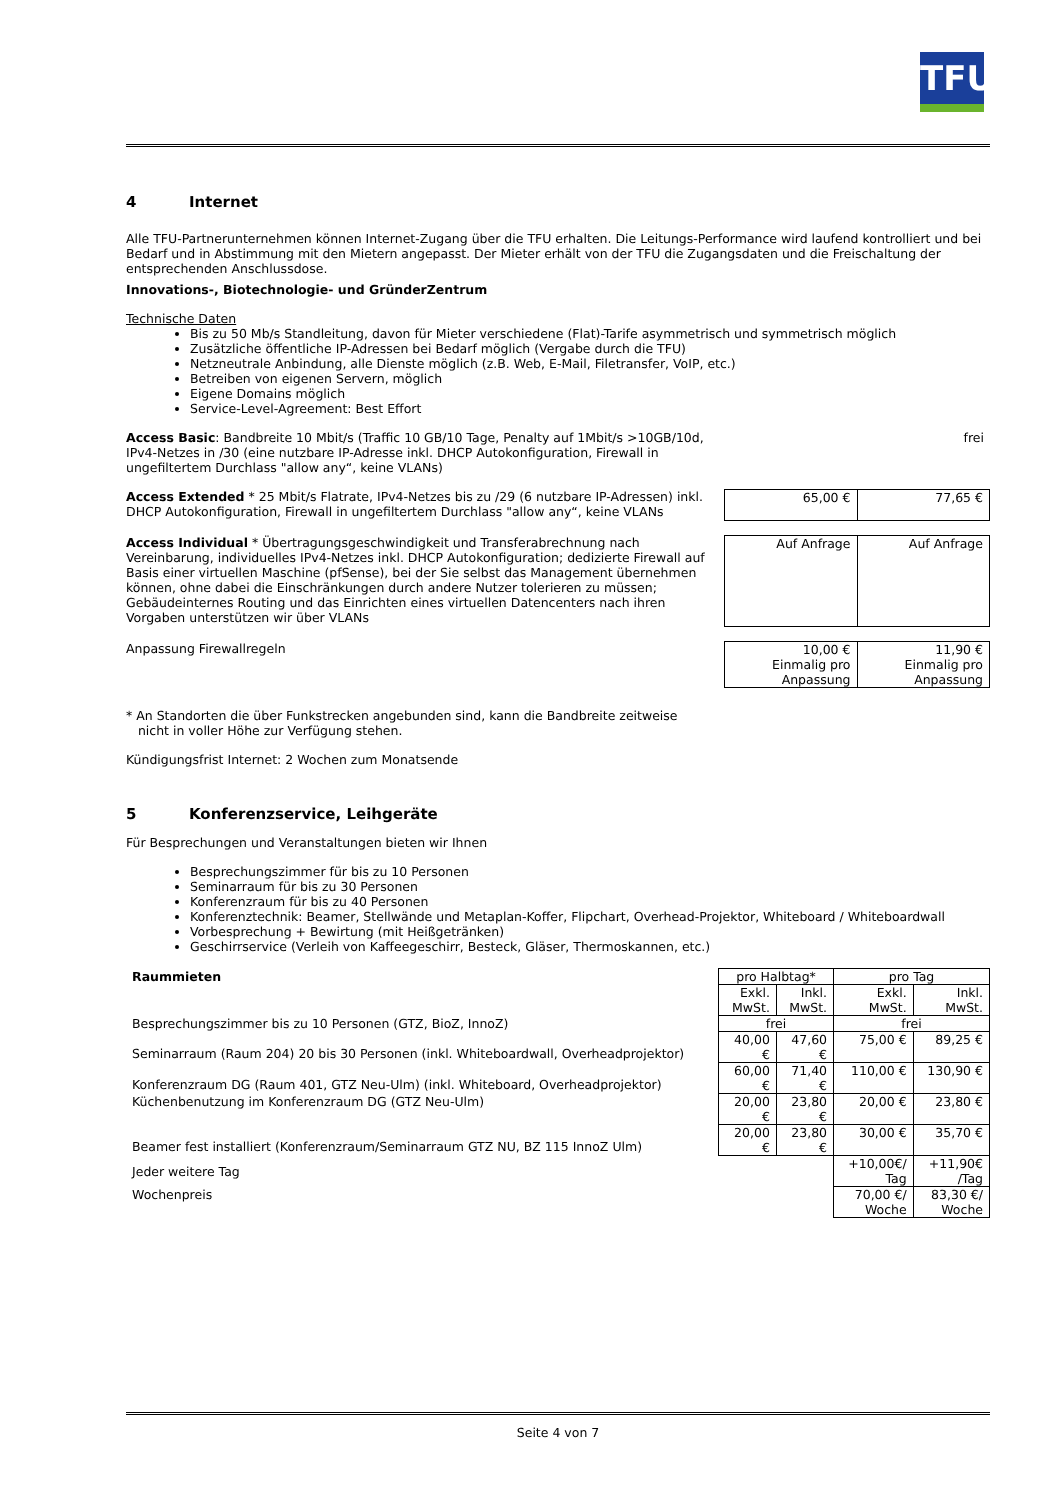TFU
4 Internet
Alle TFU-Partnerunternehmen können Internet-Zugang über die TFU erhalten. Die Leitungs-Performance wird laufend kontrolliert und bei Bedarf und in Abstimmung mit den Mietern angepasst. Der Mieter erhält von der TFU die Zugangsdaten und die Freischaltung der entsprechenden Anschlussdose.
Innovations-, Biotechnologie- und GründerZentrum
Technische Daten
Bis zu 50 Mb/s Standleitung, davon für Mieter verschiedene (Flat)-Tarife asymmetrisch und symmetrisch möglich
Zusätzliche öffentliche IP-Adressen bei Bedarf möglich (Vergabe durch die TFU)
Netzneutrale Anbindung, alle Dienste möglich (z.B. Web, E-Mail, Filetransfer, VoIP, etc.)
Betreiben von eigenen Servern, möglich
Eigene Domains möglich
Service-Level-Agreement: Best Effort
Access Basic: Bandbreite 10 Mbit/s (Traffic 10 GB/10 Tage, Penalty auf 1Mbit/s >10GB/10d, IPv4-Netzes in /30 (eine nutzbare IP-Adresse inkl. DHCP Autokonfiguration, Firewall in ungefiltertem Durchlass "allow any“, keine VLANs)
frei
Access Extended * 25 Mbit/s Flatrate, IPv4-Netzes bis zu /29 (6 nutzbare IP-Adressen) inkl. DHCP Autokonfiguration, Firewall in ungefiltertem Durchlass "allow any“, keine VLANs
| 65,00 € | 77,65 € |
Access Individual * Übertragungsgeschwindigkeit und Transferabrechnung nach Vereinbarung, individuelles IPv4-Netzes inkl. DHCP Autokonfiguration; dedizierte Firewall auf Basis einer virtuellen Maschine (pfSense), bei der Sie selbst das Management übernehmen können, ohne dabei die Einschränkungen durch andere Nutzer tolerieren zu müssen; Gebäudeinternes Routing und das Einrichten eines virtuellen Datencenters nach ihren Vorgaben unterstützen wir über VLANs
| Auf Anfrage | Auf Anfrage |
Anpassung Firewallregeln
| 10,00 € Einmalig pro Anpassung | 11,90 € Einmalig pro Anpassung |
* An Standorten die über Funkstrecken angebunden sind, kann die Bandbreite zeitweise
nicht in voller Höhe zur Verfügung stehen.
Kündigungsfrist Internet: 2 Wochen zum Monatsende
5 Konferenzservice, Leihgeräte
Für Besprechungen und Veranstaltungen bieten wir Ihnen
Besprechungszimmer für bis zu 10 Personen
Seminarraum für bis zu 30 Personen
Konferenzraum für bis zu 40 Personen
Konferenztechnik: Beamer, Stellwände und Metaplan-Koffer, Flipchart, Overhead-Projektor, Whiteboard / Whiteboardwall
Vorbesprechung + Bewirtung (mit Heißgetränken)
Geschirrservice (Verleih von Kaffeegeschirr, Besteck, Gläser, Thermoskannen, etc.)
| Raummieten | pro Halbtag* | | pro Tag | |
| | Exkl. MwSt. | Inkl. MwSt. | Exkl. MwSt. | Inkl. MwSt. |
| Besprechungszimmer bis zu 10 Personen (GTZ, BioZ, InnoZ) | frei | | frei | |
| Seminarraum (Raum 204) 20 bis 30 Personen (inkl. Whiteboardwall, Overheadprojektor) | 40,00 € | 47,60 € | 75,00 € | 89,25 € |
| Konferenzraum DG (Raum 401, GTZ Neu-Ulm) (inkl. Whiteboard, Overheadprojektor) | 60,00 € | 71,40 € | 110,00 € | 130,90 € |
| Küchenbenutzung im Konferenzraum DG (GTZ Neu-Ulm) | 20,00 € | 23,80 € | 20,00 € | 23,80 € |
| Beamer fest installiert (Konferenzraum/Seminarraum GTZ NU, BZ 115 InnoZ Ulm) | 20,00 € | 23,80 € | 30,00 € | 35,70 € |
| Jeder weitere Tag | | | +10,00€/ Tag | +11,90€ /Tag |
| Wochenpreis | | | 70,00 €/ Woche | 83,30 €/ Woche |
Seite 4 von 7